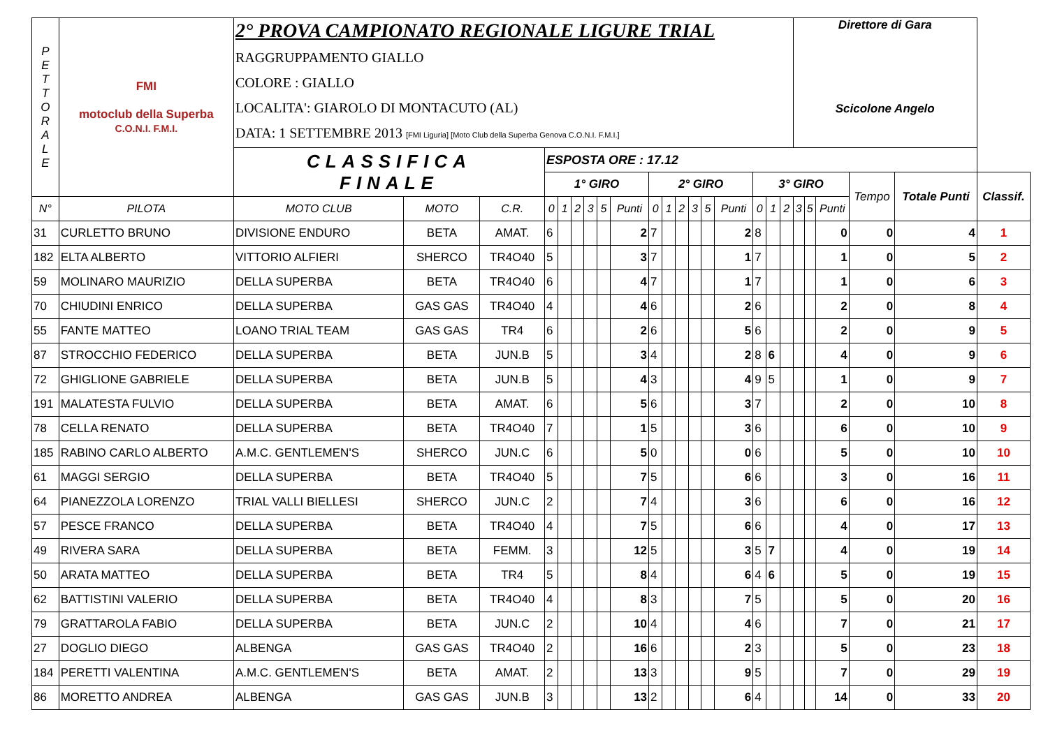| P E T T O R A L E | FMI motoclub della Superba C.O.N.I. F.M.I. | 2° PROVA CAMPIONATO REGIONALE LIGURE TRIAL RAGGRUPPAMENTO GIALLO COLORE : GIALLO LOCALITA': GIAROLO DI MONTACUTO (AL) DATA: 1 SETTEMBRE 2013 [FMI Liguria] [Moto Club della Superba Genova C.O.N.I. F.M.I.] | | | | | | | | | | | | | | | | | | Direttore di Gara Scicolone Angelo | | | | | |
| | | CLASSIFICA FINALE | | | ESPOSTA ORE : 17.12 | | | | | | | | | | | | | | | | | | | | |
| | | | | | 1° GIRO | | | | | | 2° GIRO | | | | | | 3° GIRO | | | | | | Tempo | Totale Punti | Classif. |
| N° | PILOTA | MOTO CLUB | MOTO | C.R. | 0 | 1 | 2 | 3 | 5 | Punti | 0 | 1 | 2 | 3 | 5 | Punti | 0 | 1 | 2 | 3 | 5 | Punti | | | |
| 31 | CURLETTO BRUNO | DIVISIONE ENDURO | BETA | AMAT. | 6 | | | | | 2 | 7 | | | | | 2 | 8 | | | | | 0 | 0 | 4 | 1 |
| 182 | ELTA ALBERTO | VITTORIO ALFIERI | SHERCO | TR4O40 | 5 | | | | | 3 | 7 | | | | | 1 | 7 | | | | | 1 | 0 | 5 | 2 |
| 59 | MOLINARO MAURIZIO | DELLA SUPERBA | BETA | TR4O40 | 6 | | | | | 4 | 7 | | | | | 1 | 7 | | | | | 1 | 0 | 6 | 3 |
| 70 | CHIUDINI ENRICO | DELLA SUPERBA | GAS GAS | TR4O40 | 4 | | | | | 4 | 6 | | | | | 2 | 6 | | | | | 2 | 0 | 8 | 4 |
| 55 | FANTE MATTEO | LOANO TRIAL TEAM | GAS GAS | TR4 | 6 | | | | | 2 | 6 | | | | | 5 | 6 | | | | | 2 | 0 | 9 | 5 |
| 87 | STROCCHIO FEDERICO | DELLA SUPERBA | BETA | JUN.B | 5 | | | | | 3 | 4 | | | | | 2 | 8 | 6 | | | | 4 | 0 | 9 | 6 |
| 72 | GHIGLIONE GABRIELE | DELLA SUPERBA | BETA | JUN.B | 5 | | | | | 4 | 3 | | | | | 4 | 9 | 5 | | | | 1 | 0 | 9 | 7 |
| 191 | MALATESTA FULVIO | DELLA SUPERBA | BETA | AMAT. | 6 | | | | | 5 | 6 | | | | | 3 | 7 | | | | | 2 | 0 | 10 | 8 |
| 78 | CELLA RENATO | DELLA SUPERBA | BETA | TR4O40 | 7 | | | | | 1 | 5 | | | | | 3 | 6 | | | | | 6 | 0 | 10 | 9 |
| 185 | RABINO CARLO ALBERTO | A.M.C. GENTLEMEN'S | SHERCO | JUN.C | 6 | | | | | 5 | 0 | | | | | 0 | 6 | | | | | 5 | 0 | 10 | 10 |
| 61 | MAGGI SERGIO | DELLA SUPERBA | BETA | TR4O40 | 5 | | | | | 7 | 5 | | | | | 6 | 6 | | | | | 3 | 0 | 16 | 11 |
| 64 | PIANEZZOLA LORENZO | TRIAL VALLI BIELLESI | SHERCO | JUN.C | 2 | | | | | 7 | 4 | | | | | 3 | 6 | | | | | 6 | 0 | 16 | 12 |
| 57 | PESCE FRANCO | DELLA SUPERBA | BETA | TR4O40 | 4 | | | | | 7 | 5 | | | | | 6 | 6 | | | | | 4 | 0 | 17 | 13 |
| 49 | RIVERA SARA | DELLA SUPERBA | BETA | FEMM. | 3 | | | | | 12 | 5 | | | | | 3 | 5 | 7 | | | | 4 | 0 | 19 | 14 |
| 50 | ARATA MATTEO | DELLA SUPERBA | BETA | TR4 | 5 | | | | | 8 | 4 | | | | | 6 | 4 | 6 | | | | 5 | 0 | 19 | 15 |
| 62 | BATTISTINI VALERIO | DELLA SUPERBA | BETA | TR4O40 | 4 | | | | | 8 | 3 | | | | | 7 | 5 | | | | | 5 | 0 | 20 | 16 |
| 79 | GRATTAROLA FABIO | DELLA SUPERBA | BETA | JUN.C | 2 | | | | | 10 | 4 | | | | | 4 | 6 | | | | | 7 | 0 | 21 | 17 |
| 27 | DOGLIO DIEGO | ALBENGA | GAS GAS | TR4O40 | 2 | | | | | 16 | 6 | | | | | 2 | 3 | | | | | 5 | 0 | 23 | 18 |
| 184 | PERETTI VALENTINA | A.M.C. GENTLEMEN'S | BETA | AMAT. | 2 | | | | | 13 | 3 | | | | | 9 | 5 | | | | | 7 | 0 | 29 | 19 |
| 86 | MORETTO ANDREA | ALBENGA | GAS GAS | JUN.B | 3 | | | | | 13 | 2 | | | | | 6 | 4 | | | | | 14 | 0 | 33 | 20 |